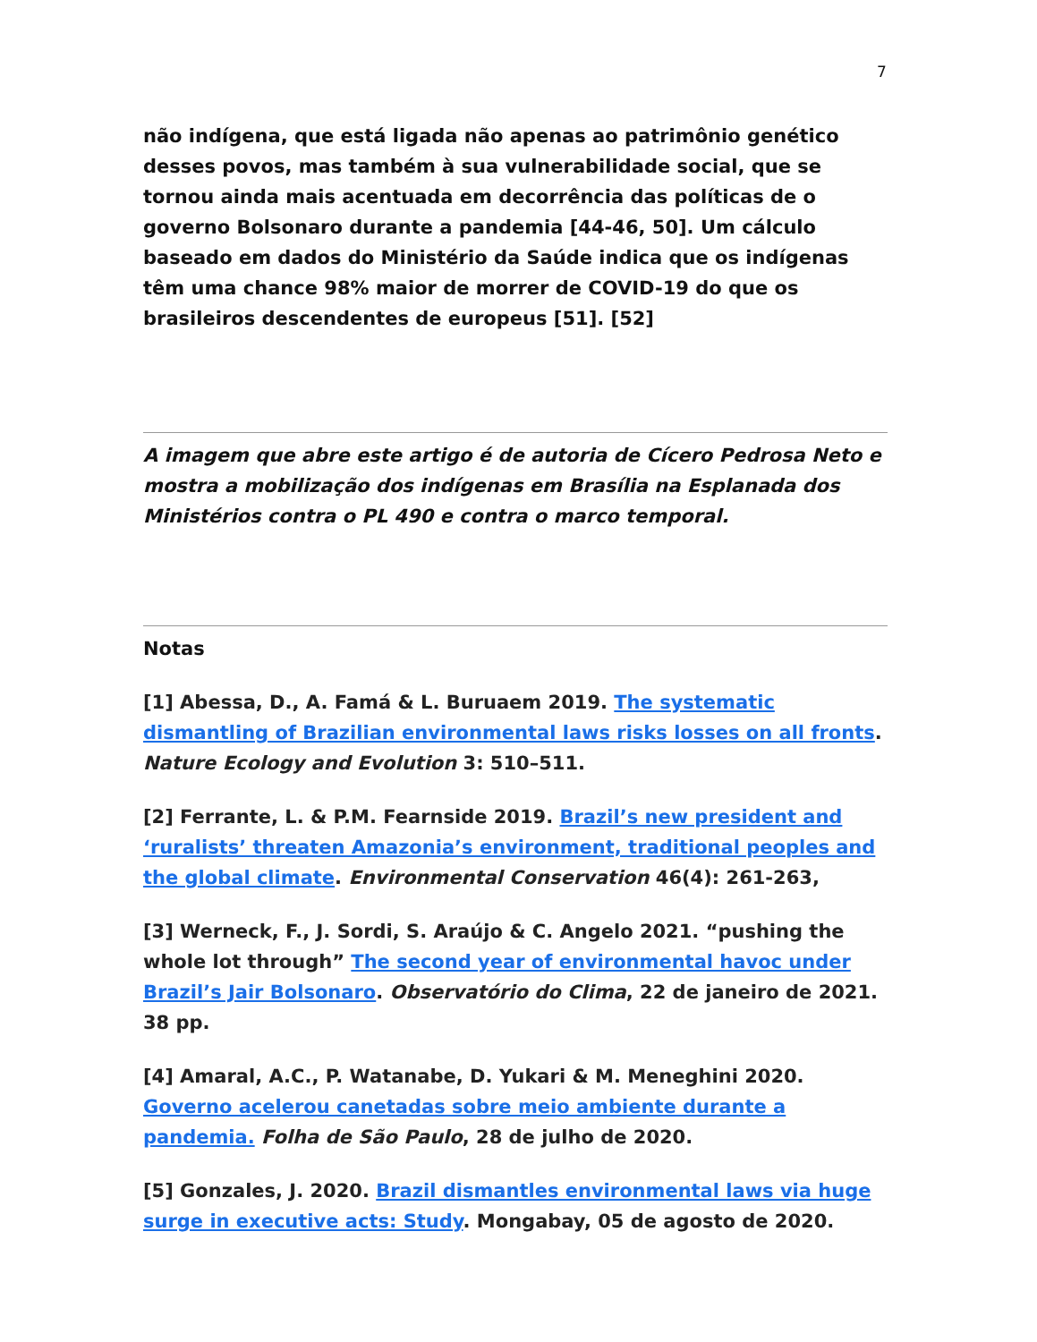7
não indígena, que está ligada não apenas ao patrimônio genético desses povos, mas também à sua vulnerabilidade social, que se tornou ainda mais acentuada em decorrência das políticas de o governo Bolsonaro durante a pandemia [44-46, 50]. Um cálculo baseado em dados do Ministério da Saúde indica que os indígenas têm uma chance 98% maior de morrer de COVID-19 do que os brasileiros descendentes de europeus [51]. [52]
A imagem que abre este artigo é de autoria de Cícero Pedrosa Neto e mostra a mobilização dos indígenas em Brasília na Esplanada dos Ministérios contra o PL 490 e contra o marco temporal.
Notas
[1] Abessa, D., A. Famá & L. Buruaem 2019. The systematic dismantling of Brazilian environmental laws risks losses on all fronts. Nature Ecology and Evolution 3: 510–511.
[2] Ferrante, L. & P.M. Fearnside 2019. Brazil’s new president and ‘ruralists’ threaten Amazonia’s environment, traditional peoples and the global climate. Environmental Conservation 46(4): 261-263,
[3] Werneck, F., J. Sordi, S. Araújo & C. Angelo 2021. “pushing the whole lot through” The second year of environmental havoc under Brazil’s Jair Bolsonaro. Observatório do Clima, 22 de janeiro de 2021. 38 pp.
[4] Amaral, A.C., P. Watanabe, D. Yukari & M. Meneghini 2020. Governo acelerou canetadas sobre meio ambiente durante a pandemia. Folha de São Paulo, 28 de julho de 2020.
[5] Gonzales, J. 2020. Brazil dismantles environmental laws via huge surge in executive acts: Study. Mongabay, 05 de agosto de 2020.